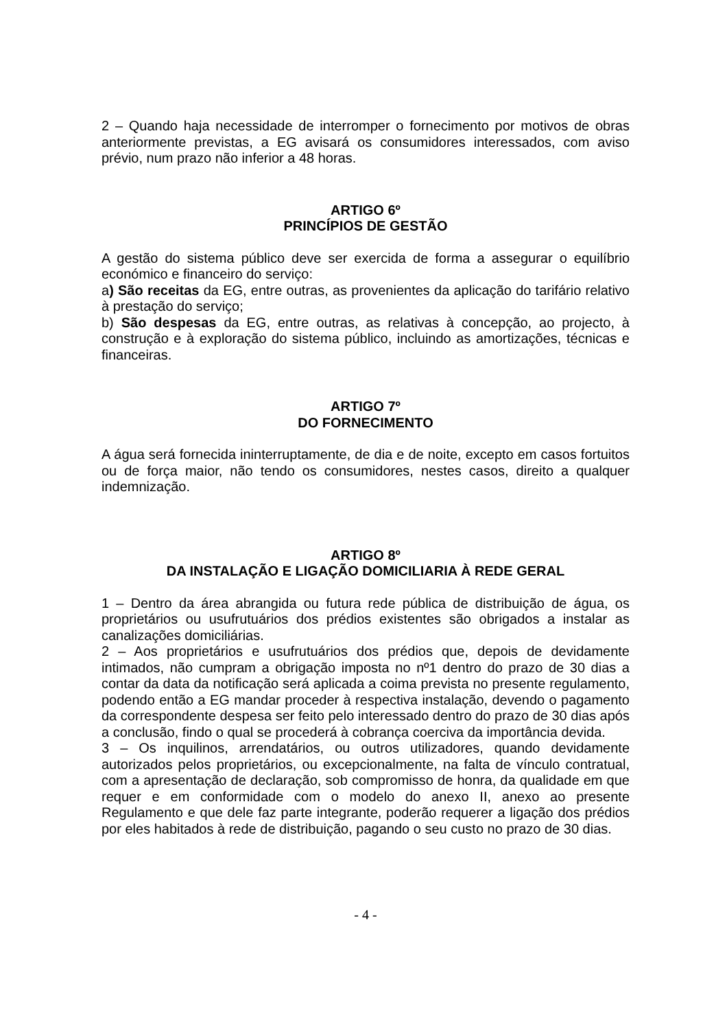2 – Quando haja necessidade de interromper o fornecimento por motivos de obras anteriormente previstas, a EG avisará os consumidores interessados, com aviso prévio, num prazo não inferior a 48 horas.
ARTIGO 6º
PRINCÍPIOS DE GESTÃO
A gestão do sistema público deve ser exercida de forma a assegurar o equilíbrio económico e financeiro do serviço:
a) São receitas da EG, entre outras, as provenientes da aplicação do tarifário relativo à prestação do serviço;
b) São despesas da EG, entre outras, as relativas à concepção, ao projecto, à construção e à exploração do sistema público, incluindo as amortizações, técnicas e financeiras.
ARTIGO 7º
DO FORNECIMENTO
A água será fornecida ininterruptamente, de dia e de noite, excepto em casos fortuitos ou de força maior, não tendo os consumidores, nestes casos, direito a qualquer indemnização.
ARTIGO 8º
DA INSTALAÇÃO E LIGAÇÃO DOMICILIARIA À REDE GERAL
1 – Dentro da área abrangida ou futura rede pública de distribuição de água, os proprietários ou usufrutuários dos prédios existentes são obrigados a instalar as canalizações domiciliárias.
2 – Aos proprietários e usufrutuários dos prédios que, depois de devidamente intimados, não cumpram a obrigação imposta no nº1 dentro do prazo de 30 dias a contar da data da notificação será aplicada a coima prevista no presente regulamento, podendo então a EG mandar proceder à respectiva instalação, devendo o pagamento da correspondente despesa ser feito pelo interessado dentro do prazo de 30 dias após a conclusão, findo o qual se procederá à cobrança coerciva da importância devida.
3 – Os inquilinos, arrendatários, ou outros utilizadores, quando devidamente autorizados pelos proprietários, ou excepcionalmente, na falta de vínculo contratual, com a apresentação de declaração, sob compromisso de honra, da qualidade em que requer e em conformidade com o modelo do anexo II, anexo ao presente Regulamento e que dele faz parte integrante, poderão requerer a ligação dos prédios por eles habitados à rede de distribuição, pagando o seu custo no prazo de 30 dias.
- 4 -